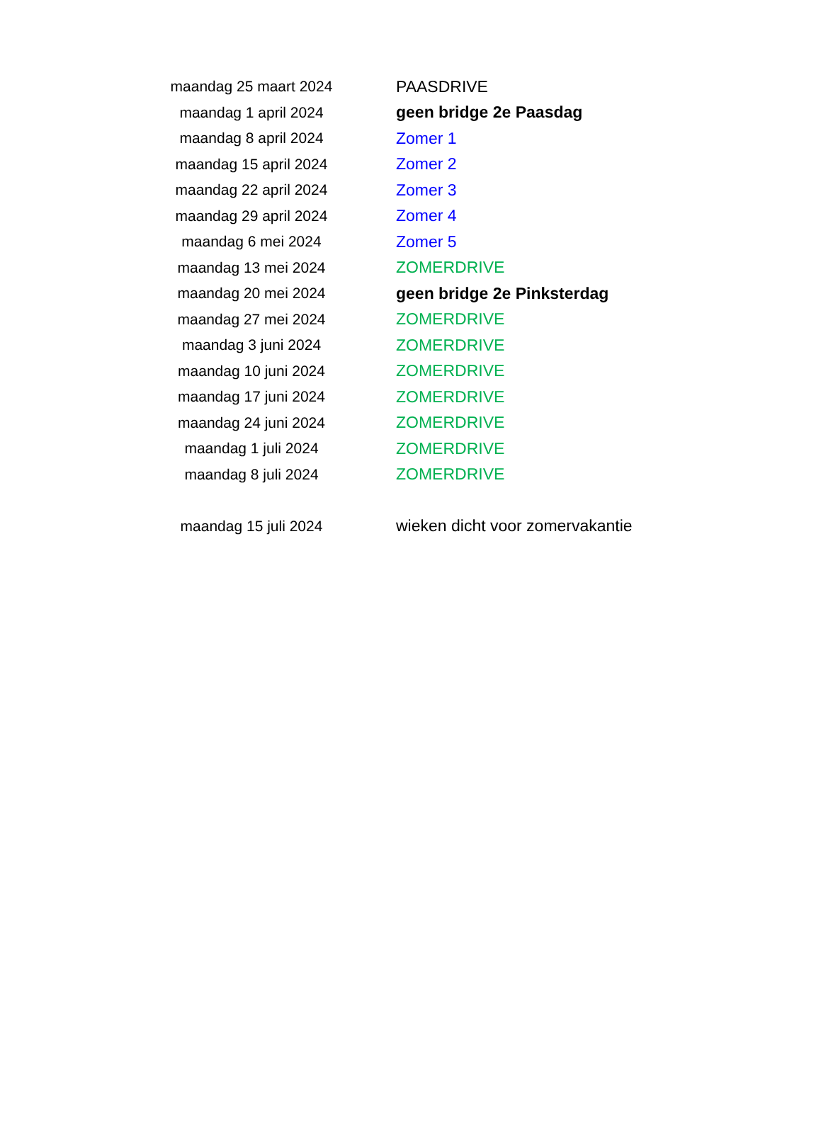| maandag 25 maart 2024 | PAASDRIVE |
| maandag 1 april 2024 | geen bridge 2e Paasdag |
| maandag 8 april 2024 | Zomer 1 |
| maandag 15 april 2024 | Zomer 2 |
| maandag 22 april 2024 | Zomer 3 |
| maandag 29 april 2024 | Zomer 4 |
| maandag 6 mei 2024 | Zomer 5 |
| maandag 13 mei 2024 | ZOMERDRIVE |
| maandag 20 mei 2024 | geen bridge 2e Pinksterdag |
| maandag 27 mei 2024 | ZOMERDRIVE |
| maandag 3 juni 2024 | ZOMERDRIVE |
| maandag 10 juni 2024 | ZOMERDRIVE |
| maandag 17 juni 2024 | ZOMERDRIVE |
| maandag 24 juni 2024 | ZOMERDRIVE |
| maandag 1 juli 2024 | ZOMERDRIVE |
| maandag 8 juli 2024 | ZOMERDRIVE |
| maandag 15 juli 2024 | wieken dicht voor zomervakantie |